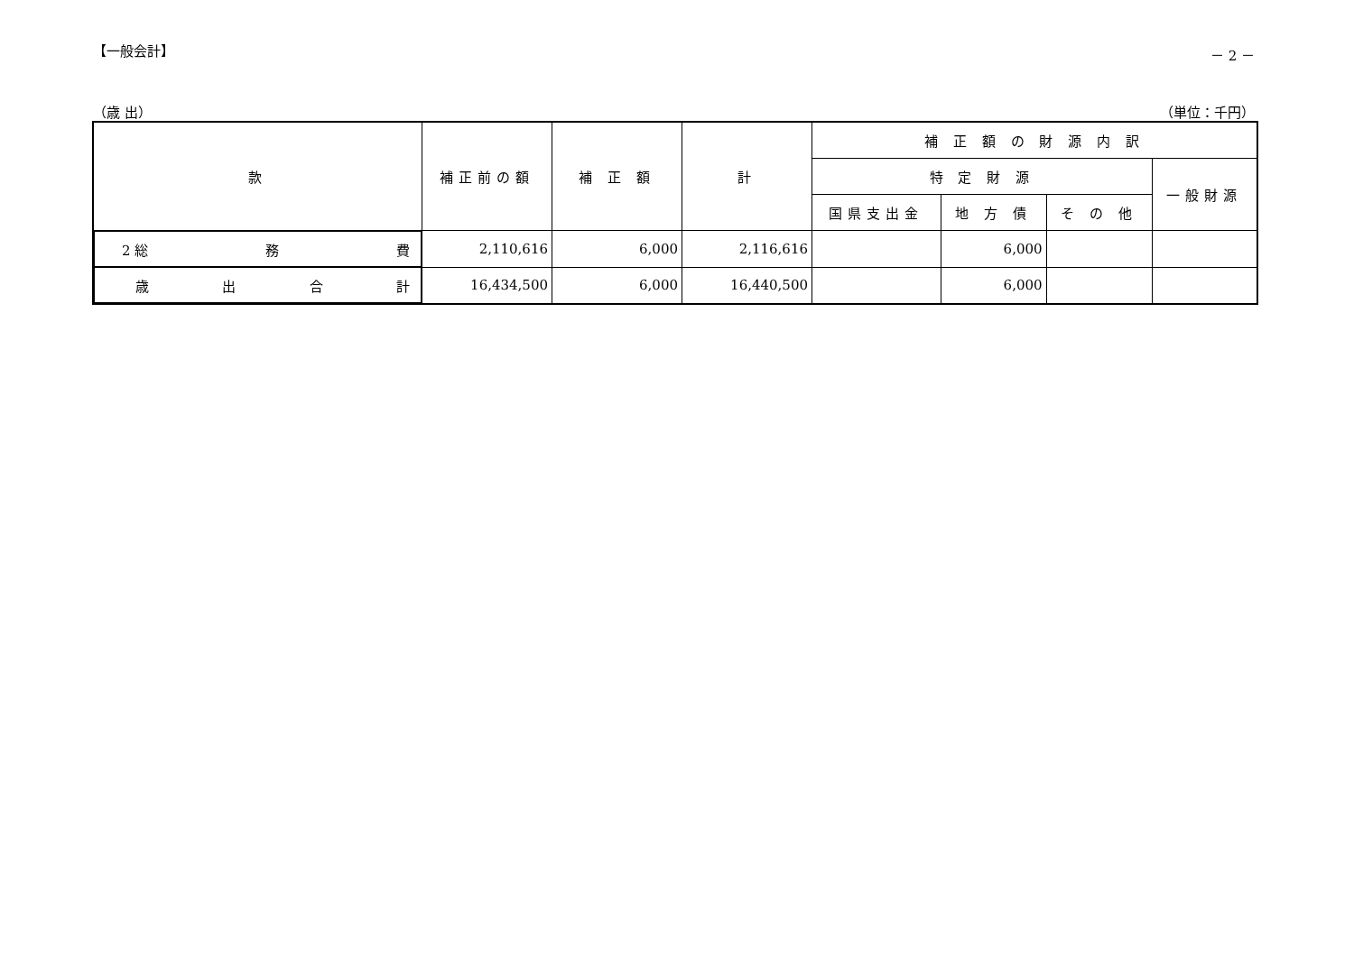【一般会計】 － 2 －
（歳 出） （単位：千円）
| 款 | 補正前の額 | 補 正 額 | 計 | 補 正 額 の 財 源 内 訳 | | | |
| --- | --- | --- | --- | --- | --- | --- | --- |
| | | | | 特 定 財 源 | | | 一般財源 |
| | | | | 国県支出金 | 地 方 債 | そ の 他 | |
| 2 総 務 費 | 2,110,616 | 6,000 | 2,116,616 | | 6,000 | | |
| 歳 出 合 計 | 16,434,500 | 6,000 | 16,440,500 | | 6,000 | | |